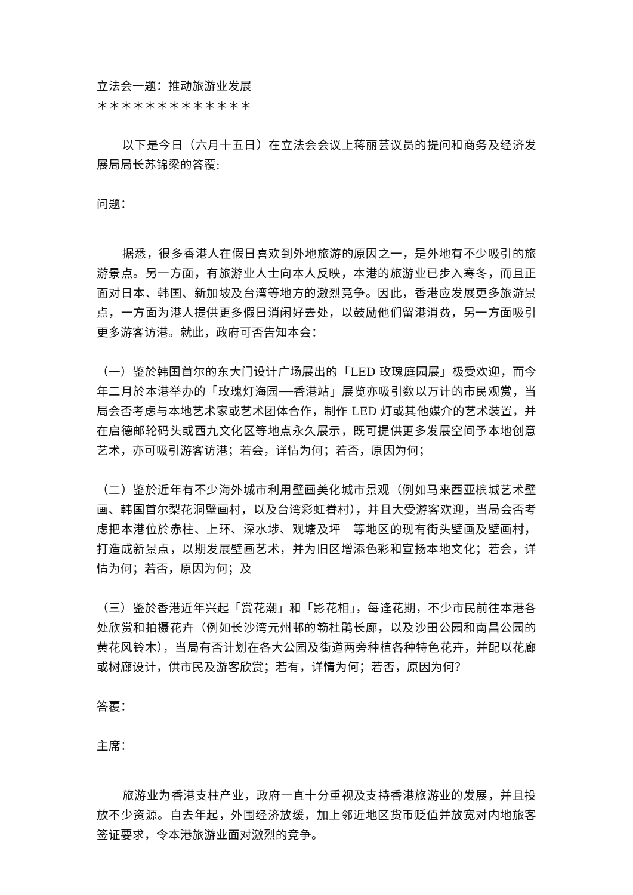立法会一题：推动旅游业发展
＊＊＊＊＊＊＊＊＊＊＊＊＊
以下是今日（六月十五日）在立法会会议上蒋丽芸议员的提问和商务及经济发展局局长苏锦梁的答覆:
问题：
据悉，很多香港人在假日喜欢到外地旅游的原因之一，是外地有不少吸引的旅游景点。另一方面，有旅游业人士向本人反映，本港的旅游业已步入寒冬，而且正面对日本、韩国、新加坡及台湾等地方的激烈竞争。因此，香港应发展更多旅游景点，一方面为港人提供更多假日消闲好去处，以鼓励他们留港消费，另一方面吸引更多游客访港。就此，政府可否告知本会：
（一）鉴於韩国首尔的东大门设计广场展出的「LED 玫瑰庭园展」极受欢迎，而今年二月於本港举办的「玫瑰灯海园──香港站」展览亦吸引数以万计的市民观赏，当局会否考虑与本地艺术家或艺术团体合作，制作 LED 灯或其他媒介的艺术装置，并在启德邮轮码头或西九文化区等地点永久展示，既可提供更多发展空间予本地创意艺术，亦可吸引游客访港；若会，详情为何；若否，原因为何；
（二）鉴於近年有不少海外城市利用壁画美化城市景观（例如马来西亚槟城艺术壁画、韩国首尔梨花洞壁画村，以及台湾彩虹眷村），并且大受游客欢迎，当局会否考虑把本港位於赤柱、上环、深水埗、观塘及坪　等地区的现有街头壁画及壁画村，打造成新景点，以期发展壁画艺术，并为旧区增添色彩和宣扬本地文化；若会，详情为何；若否，原因为何；及
（三）鉴於香港近年兴起「赏花潮」和「影花相」，每逢花期，不少市民前往本港各处欣赏和拍摄花卉（例如长沙湾元州邨的簕杜鹃长廊，以及沙田公园和南昌公园的黄花风铃木），当局有否计划在各大公园及街道两旁种植各种特色花卉，并配以花廊或树廊设计，供市民及游客欣赏；若有，详情为何；若否，原因为何？
答覆：
主席：
旅游业为香港支柱产业，政府一直十分重视及支持香港旅游业的发展，并且投放不少资源。自去年起，外围经济放缓，加上邻近地区货币贬值并放宽对内地旅客签证要求，令本港旅游业面对激烈的竞争。